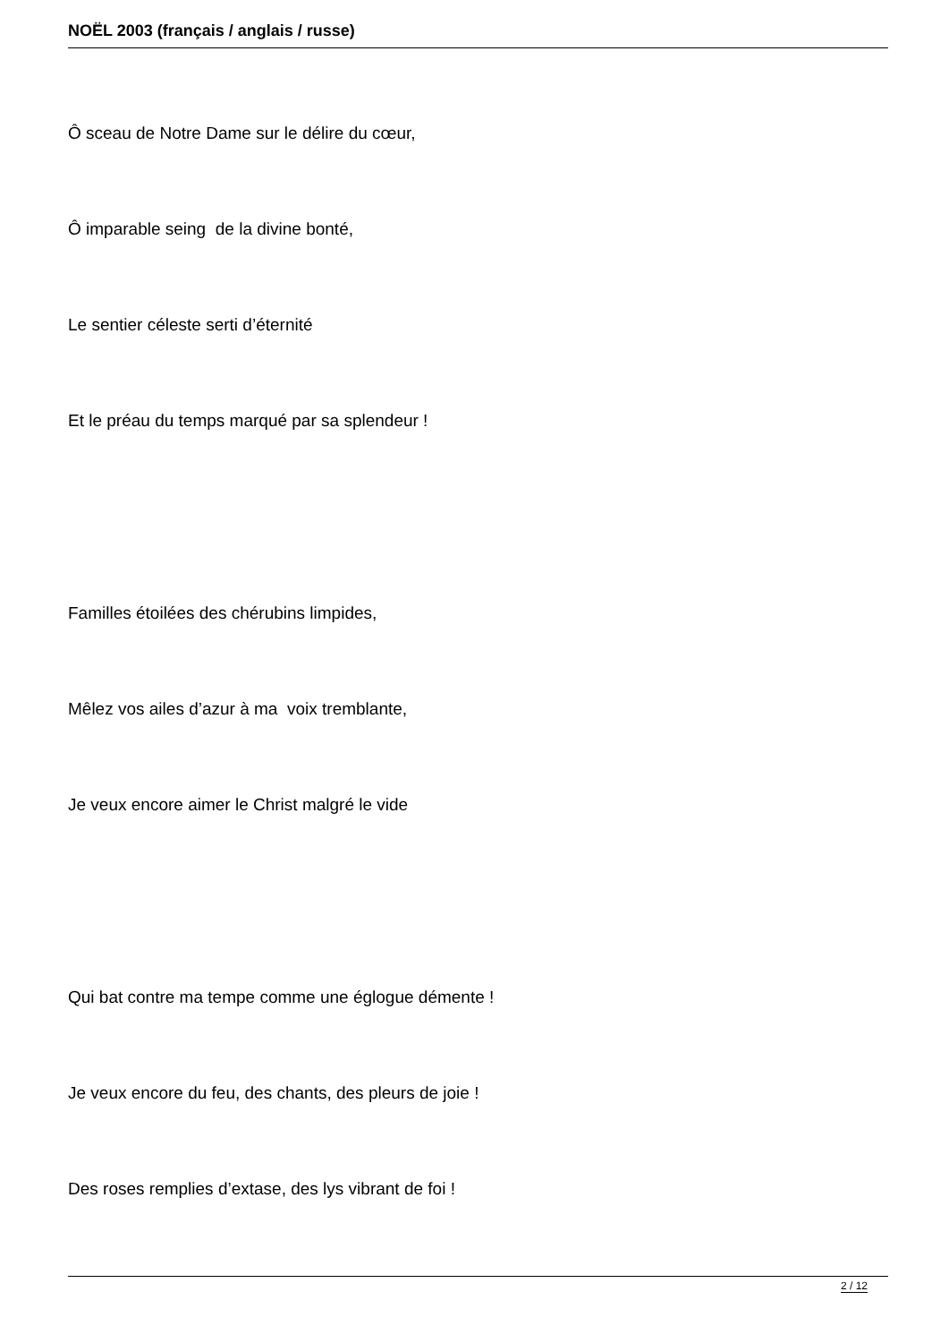NOËL 2003 (français / anglais / russe)
Ô sceau de Notre Dame sur le délire du cœur,
Ô imparable seing de la divine bonté,
Le sentier céleste serti d’éternité
Et le préau du temps marqué par sa splendeur !
Familles étoilées des chérubins limpides,
Mêlez vos ailes d’azur à ma voix tremblante,
Je veux encore aimer le Christ malgré le vide
Qui bat contre ma tempe comme une églogue démente !
Je veux encore du feu, des chants, des pleurs de joie !
Des roses remplies d’extase, des lys vibrant de foi !
2 / 12